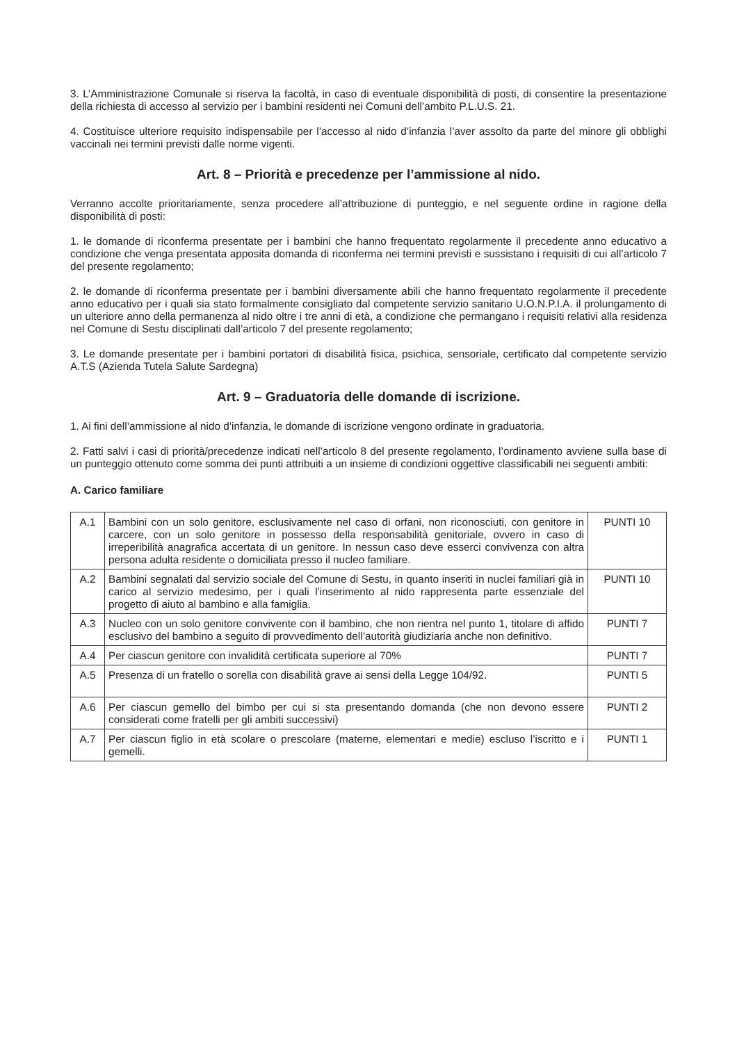3. L’Amministrazione Comunale si riserva la facoltà, in caso di eventuale disponibilità di posti, di consentire la presentazione della richiesta di accesso al servizio per i bambini residenti nei Comuni dell’ambito P.L.U.S. 21.
4. Costituisce ulteriore requisito indispensabile per l’accesso al nido d’infanzia l’aver assolto da parte del minore gli obblighi vaccinali nei termini previsti dalle norme vigenti.
Art. 8 – Priorità e precedenze per l’ammissione al nido.
Verranno accolte prioritariamente, senza procedere all’attribuzione di punteggio, e nel seguente ordine in ragione della disponibilità di posti:
1. le domande di riconferma presentate per i bambini che hanno frequentato regolarmente il precedente anno educativo a condizione che venga presentata apposita domanda di riconferma nei termini previsti e sussistano i requisiti di cui all’articolo 7 del presente regolamento;
2. le domande di riconferma presentate per i bambini diversamente abili che hanno frequentato regolarmente il precedente anno educativo per i quali sia stato formalmente consigliato dal competente servizio sanitario U.O.N.P.I.A. il prolungamento di un ulteriore anno della permanenza al nido oltre i tre anni di età, a condizione che permangano i requisiti relativi alla residenza nel Comune di Sestu disciplinati dall’articolo 7 del presente regolamento;
3. Le domande presentate per i bambini portatori di disabilità fisica, psichica, sensoriale, certificato dal competente servizio A.T.S (Azienda Tutela Salute Sardegna)
Art. 9 – Graduatoria delle domande di iscrizione.
1. Ai fini dell’ammissione al nido d’infanzia, le domande di iscrizione vengono ordinate in graduatoria.
2. Fatti salvi i casi di priorità/precedenze indicati nell’articolo 8 del presente regolamento, l’ordinamento avviene sulla base di un punteggio ottenuto come somma dei punti attribuiti a un insieme di condizioni oggettive classificabili nei seguenti ambiti:
A. Carico familiare
| A.1 | Bambini con un solo genitore, esclusivamente nel caso di orfani, non riconosciuti, con genitore in carcere, con un solo genitore in possesso della responsabilità genitoriale, ovvero in caso di irreperibilità anagrafica accertata di un genitore. In nessun caso deve esserci convivenza con altra persona adulta residente o domiciliata presso il nucleo familiare. | PUNTI 10 |
| A.2 | Bambini segnalati dal servizio sociale del Comune di Sestu, in quanto inseriti in nuclei familiari già in carico al servizio medesimo, per i quali l'inserimento al nido rappresenta parte essenziale del progetto di aiuto al bambino e alla famiglia. | PUNTI 10 |
| A.3 | Nucleo con un solo genitore convivente con il bambino, che non rientra nel punto 1, titolare di affido esclusivo del bambino a seguito di provvedimento dell’autorità giudiziaria anche non definitivo. | PUNTI 7 |
| A.4 | Per ciascun genitore con invalidità certificata superiore al 70% | PUNTI 7 |
| A.5 | Presenza di un fratello o sorella con disabilità grave ai sensi della Legge 104/92. | PUNTI 5 |
| A.6 | Per ciascun gemello del bimbo per cui si sta presentando domanda (che non devono essere considerati come fratelli per gli ambiti successivi) | PUNTI 2 |
| A.7 | Per ciascun figlio in età scolare o prescolare (materne, elementari e medie) escluso l’iscritto e i gemelli. | PUNTI 1 |